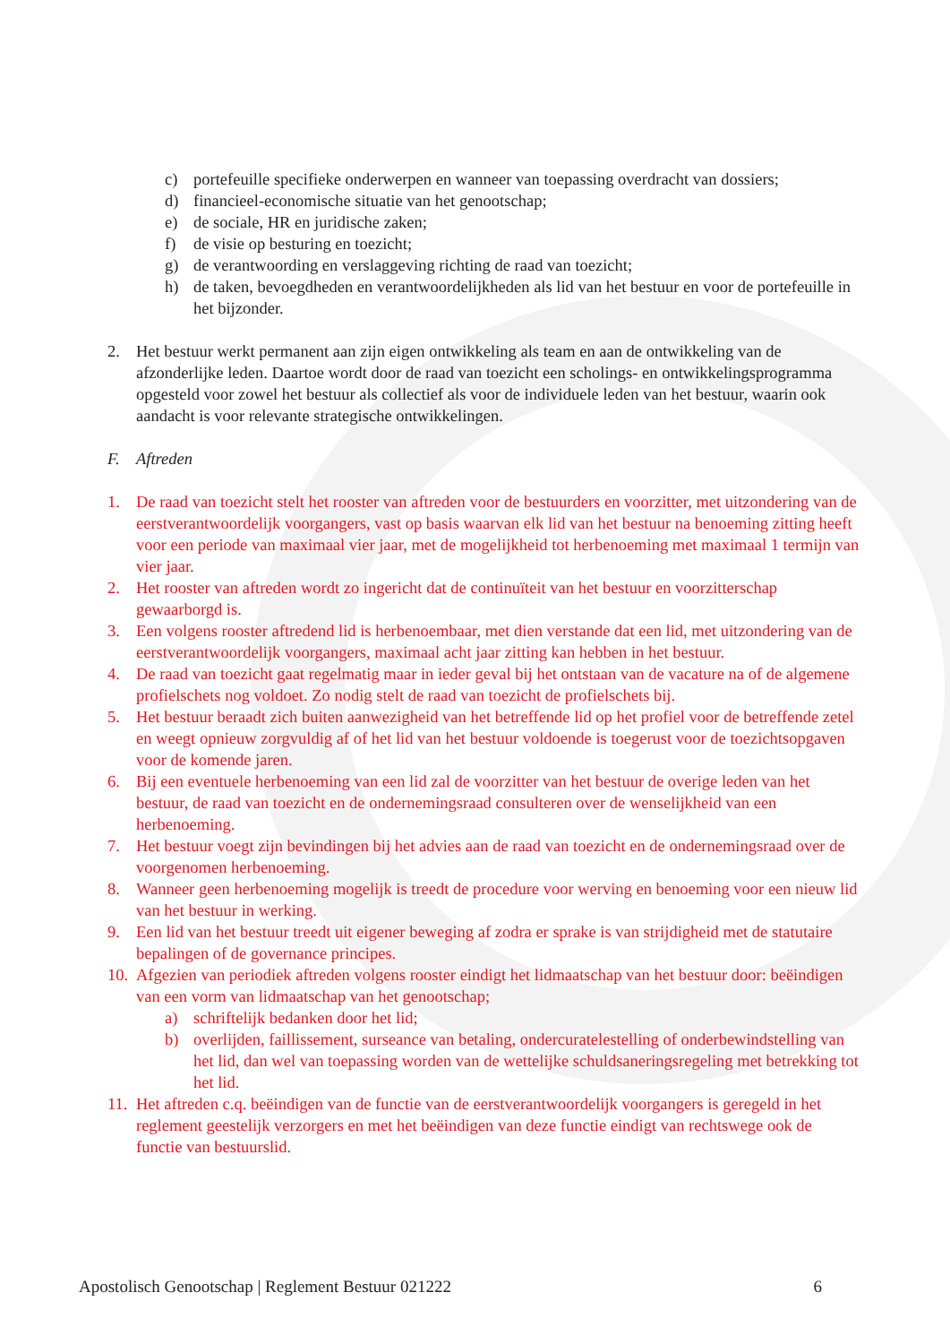c) portefeuille specifieke onderwerpen en wanneer van toepassing overdracht van dossiers;
d) financieel-economische situatie van het genootschap;
e) de sociale, HR en juridische zaken;
f) de visie op besturing en toezicht;
g) de verantwoording en verslaggeving richting de raad van toezicht;
h) de taken, bevoegdheden en verantwoordelijkheden als lid van het bestuur en voor de portefeuille in het bijzonder.
2. Het bestuur werkt permanent aan zijn eigen ontwikkeling als team en aan de ontwikkeling van de afzonderlijke leden. Daartoe wordt door de raad van toezicht een scholings- en ontwikkelingsprogramma opgesteld voor zowel het bestuur als collectief als voor de individuele leden van het bestuur, waarin ook aandacht is voor relevante strategische ontwikkelingen.
F. Aftreden
1. De raad van toezicht stelt het rooster van aftreden voor de bestuurders en voorzitter, met uitzondering van de eerstverantwoordelijk voorgangers, vast op basis waarvan elk lid van het bestuur na benoeming zitting heeft voor een periode van maximaal vier jaar, met de mogelijkheid tot herbenoeming met maximaal 1 termijn van vier jaar.
2. Het rooster van aftreden wordt zo ingericht dat de continuïteit van het bestuur en voorzitterschap gewaarborgd is.
3. Een volgens rooster aftredend lid is herbenoembaar, met dien verstande dat een lid, met uitzondering van de eerstverantwoordelijk voorgangers, maximaal acht jaar zitting kan hebben in het bestuur.
4. De raad van toezicht gaat regelmatig maar in ieder geval bij het ontstaan van de vacature na of de algemene profielschets nog voldoet. Zo nodig stelt de raad van toezicht de profielschets bij.
5. Het bestuur beraadt zich buiten aanwezigheid van het betreffende lid op het profiel voor de betreffende zetel en weegt opnieuw zorgvuldig af of het lid van het bestuur voldoende is toegerust voor de toezichtsopgaven voor de komende jaren.
6. Bij een eventuele herbenoeming van een lid zal de voorzitter van het bestuur de overige leden van het bestuur, de raad van toezicht en de ondernemingsraad consulteren over de wenselijkheid van een herbenoeming.
7. Het bestuur voegt zijn bevindingen bij het advies aan de raad van toezicht en de ondernemingsraad over de voorgenomen herbenoeming.
8. Wanneer geen herbenoeming mogelijk is treedt de procedure voor werving en benoeming voor een nieuw lid van het bestuur in werking.
9. Een lid van het bestuur treedt uit eigener beweging af zodra er sprake is van strijdigheid met de statutaire bepalingen of de governance principes.
10. Afgezien van periodiek aftreden volgens rooster eindigt het lidmaatschap van het bestuur door: beëindigen van een vorm van lidmaatschap van het genootschap;
a) schriftelijk bedanken door het lid;
b) overlijden, faillissement, surseance van betaling, ondercuratelestelling of onderbewindstelling van het lid, dan wel van toepassing worden van de wettelijke schuldsaneringsregeling met betrekking tot het lid.
11. Het aftreden c.q. beëindigen van de functie van de eerstverantwoordelijk voorgangers is geregeld in het reglement geestelijk verzorgers en met het beëindigen van deze functie eindigt van rechtswege ook de functie van bestuurslid.
Apostolisch Genootschap | Reglement Bestuur 021222 6